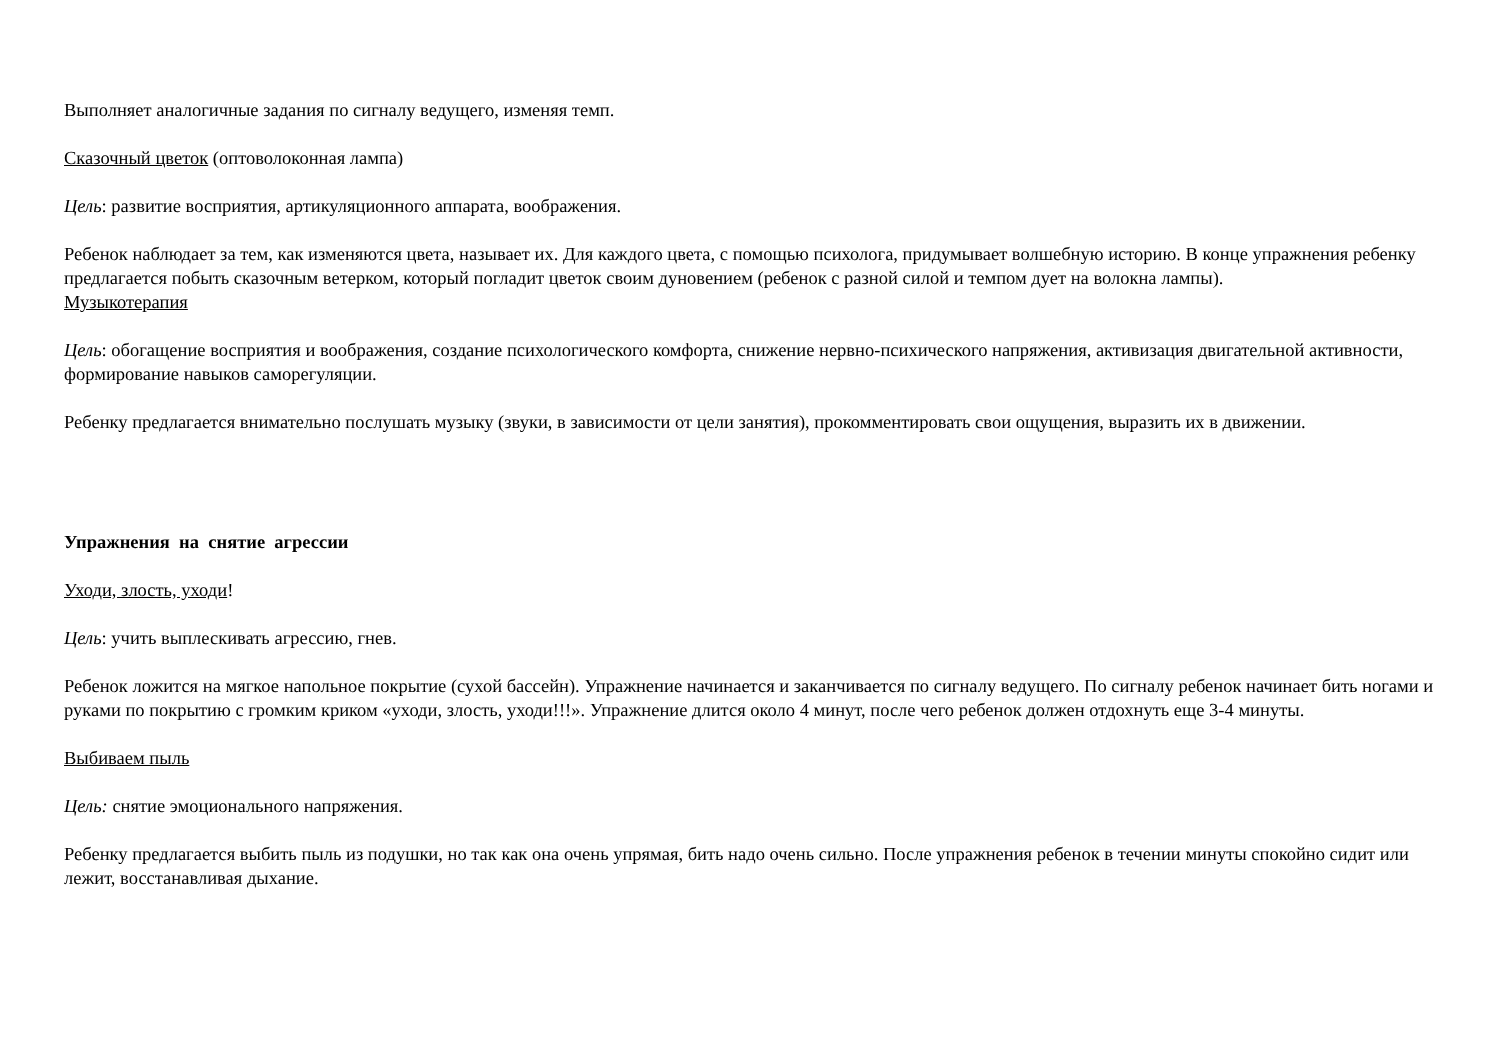Выполняет аналогичные задания по сигналу ведущего, изменяя темп.
Сказочный цветок (оптоволоконная лампа)
Цель: развитие восприятия, артикуляционного аппарата, воображения.
Ребенок наблюдает за тем, как изменяются цвета, называет их. Для каждого цвета, с помощью психолога, придумывает волшебную историю. В конце упражнения ребенку предлагается побыть сказочным ветерком, который погладит цветок своим дуновением (ребенок с разной силой и темпом дует на волокна лампы).
Музыкотерапия
Цель: обогащение восприятия и воображения, создание психологического комфорта, снижение нервно-психического напряжения, активизация двигательной активности, формирование навыков саморегуляции.
Ребенку предлагается внимательно послушать музыку (звуки, в зависимости от цели занятия), прокомментировать свои ощущения, выразить их в движении.
Упражнения на снятие агрессии
Уходи, злость, уходи!
Цель: учить выплескивать агрессию, гнев.
Ребенок ложится на мягкое напольное покрытие (сухой бассейн). Упражнение начинается и заканчивается по сигналу ведущего. По сигналу ребенок начинает бить ногами и руками по покрытию с громким криком «уходи, злость, уходи!!!». Упражнение длится около 4 минут, после чего ребенок должен отдохнуть еще 3-4 минуты.
Выбиваем пыль
Цель: снятие эмоционального напряжения.
Ребенку предлагается выбить пыль из подушки, но так как она очень упрямая, бить надо очень сильно. После упражнения ребенок в течении минуты спокойно сидит или лежит, восстанавливая дыхание.